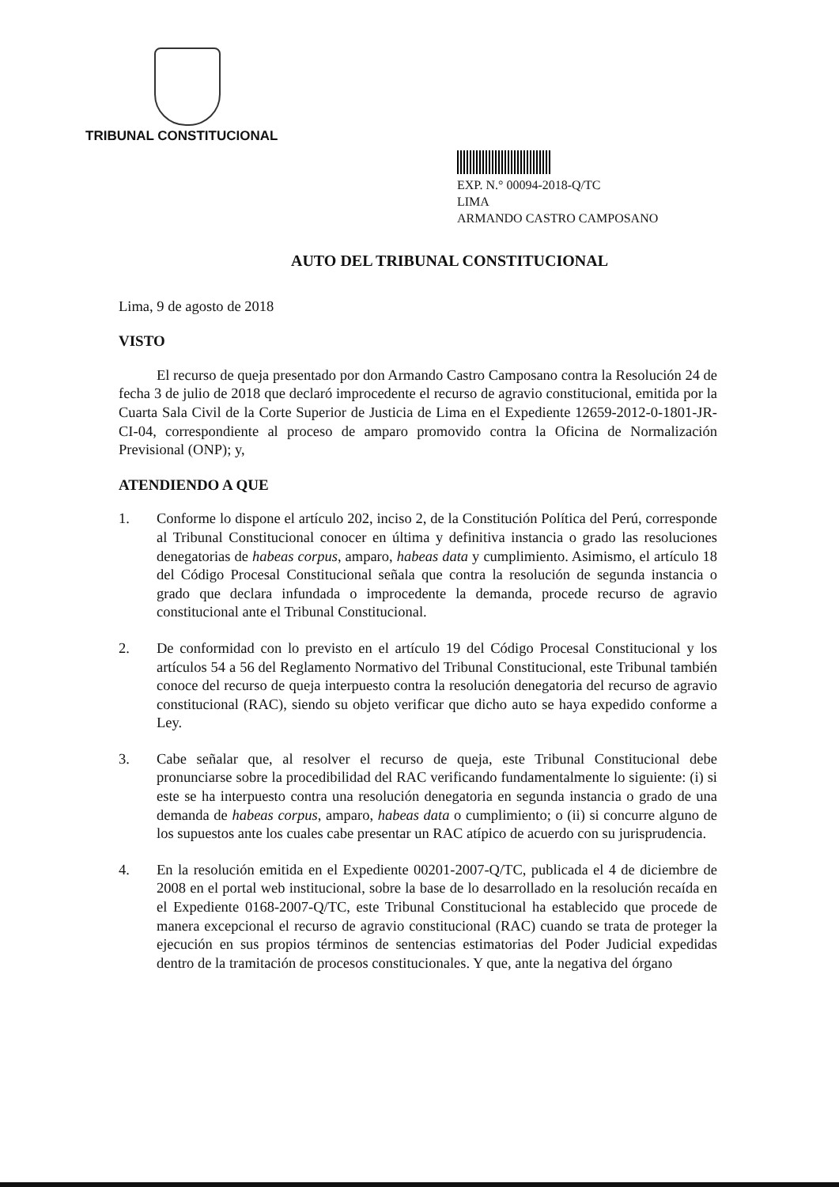TRIBUNAL CONSTITUCIONAL
EXP. N.° 00094-2018-Q/TC
LIMA
ARMANDO CASTRO CAMPOSANO
AUTO DEL TRIBUNAL CONSTITUCIONAL
Lima, 9 de agosto de 2018
VISTO
El recurso de queja presentado por don Armando Castro Camposano contra la Resolución 24 de fecha 3 de julio de 2018 que declaró improcedente el recurso de agravio constitucional, emitida por la Cuarta Sala Civil de la Corte Superior de Justicia de Lima en el Expediente 12659-2012-0-1801-JR-CI-04, correspondiente al proceso de amparo promovido contra la Oficina de Normalización Previsional (ONP); y,
ATENDIENDO A QUE
1. Conforme lo dispone el artículo 202, inciso 2, de la Constitución Política del Perú, corresponde al Tribunal Constitucional conocer en última y definitiva instancia o grado las resoluciones denegatorias de habeas corpus, amparo, habeas data y cumplimiento. Asimismo, el artículo 18 del Código Procesal Constitucional señala que contra la resolución de segunda instancia o grado que declara infundada o improcedente la demanda, procede recurso de agravio constitucional ante el Tribunal Constitucional.
2. De conformidad con lo previsto en el artículo 19 del Código Procesal Constitucional y los artículos 54 a 56 del Reglamento Normativo del Tribunal Constitucional, este Tribunal también conoce del recurso de queja interpuesto contra la resolución denegatoria del recurso de agravio constitucional (RAC), siendo su objeto verificar que dicho auto se haya expedido conforme a Ley.
3. Cabe señalar que, al resolver el recurso de queja, este Tribunal Constitucional debe pronunciarse sobre la procedibilidad del RAC verificando fundamentalmente lo siguiente: (i) si este se ha interpuesto contra una resolución denegatoria en segunda instancia o grado de una demanda de habeas corpus, amparo, habeas data o cumplimiento; o (ii) si concurre alguno de los supuestos ante los cuales cabe presentar un RAC atípico de acuerdo con su jurisprudencia.
4. En la resolución emitida en el Expediente 00201-2007-Q/TC, publicada el 4 de diciembre de 2008 en el portal web institucional, sobre la base de lo desarrollado en la resolución recaída en el Expediente 0168-2007-Q/TC, este Tribunal Constitucional ha establecido que procede de manera excepcional el recurso de agravio constitucional (RAC) cuando se trata de proteger la ejecución en sus propios términos de sentencias estimatorias del Poder Judicial expedidas dentro de la tramitación de procesos constitucionales. Y que, ante la negativa del órgano